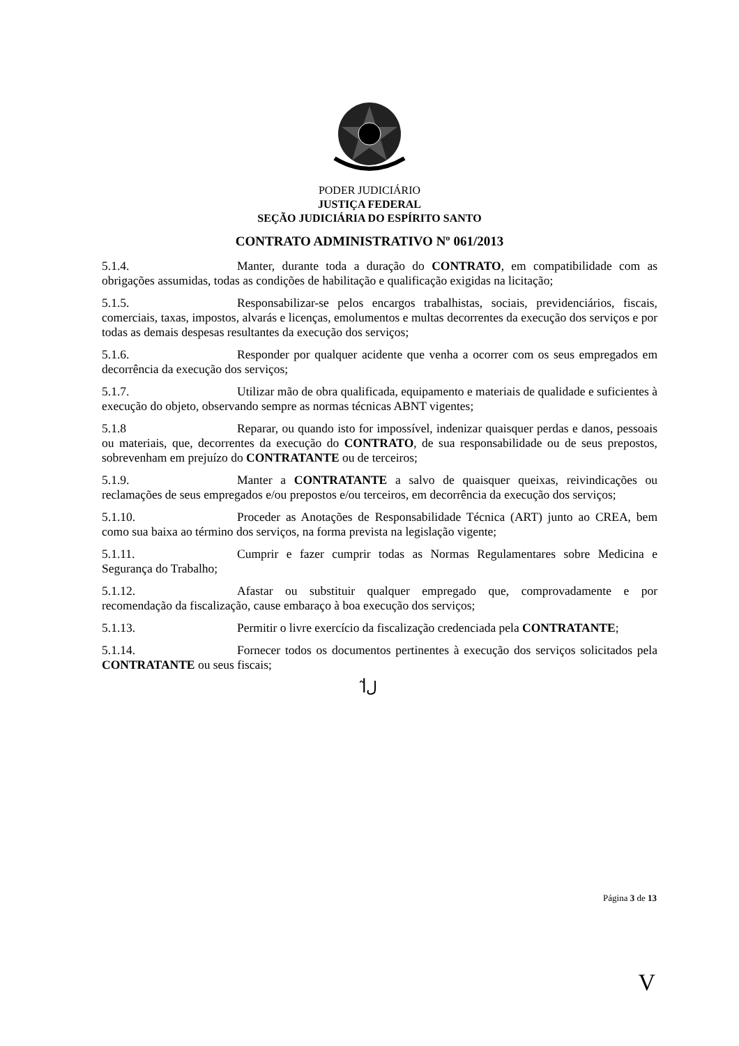PODER JUDICIÁRIO
JUSTIÇA FEDERAL
SEÇÃO JUDICIÁRIA DO ESPÍRITO SANTO
CONTRATO ADMINISTRATIVO Nº 061/2013
5.1.4. Manter, durante toda a duração do CONTRATO, em compatibilidade com as obrigações assumidas, todas as condições de habilitação e qualificação exigidas na licitação;
5.1.5. Responsabilizar-se pelos encargos trabalhistas, sociais, previdenciários, fiscais, comerciais, taxas, impostos, alvarás e licenças, emolumentos e multas decorrentes da execução dos serviços e por todas as demais despesas resultantes da execução dos serviços;
5.1.6. Responder por qualquer acidente que venha a ocorrer com os seus empregados em decorrência da execução dos serviços;
5.1.7. Utilizar mão de obra qualificada, equipamento e materiais de qualidade e suficientes à execução do objeto, observando sempre as normas técnicas ABNT vigentes;
5.1.8 Reparar, ou quando isto for impossível, indenizar quaisquer perdas e danos, pessoais ou materiais, que, decorrentes da execução do CONTRATO, de sua responsabilidade ou de seus prepostos, sobrevenham em prejuízo do CONTRATANTE ou de terceiros;
5.1.9. Manter a CONTRATANTE a salvo de quaisquer queixas, reivindicações ou reclamações de seus empregados e/ou prepostos e/ou terceiros, em decorrência da execução dos serviços;
5.1.10. Proceder as Anotações de Responsabilidade Técnica (ART) junto ao CREA, bem como sua baixa ao término dos serviços, na forma prevista na legislação vigente;
5.1.11. Cumprir e fazer cumprir todas as Normas Regulamentares sobre Medicina e Segurança do Trabalho;
5.1.12. Afastar ou substituir qualquer empregado que, comprovadamente e por recomendação da fiscalização, cause embaraço à boa execução dos serviços;
5.1.13. Permitir o livre exercício da fiscalização credenciada pela CONTRATANTE;
5.1.14. Fornecer todos os documentos pertinentes à execução dos serviços solicitados pela CONTRATANTE ou seus fiscais;
ꟾﻝ̃
Página 3 de 13
V